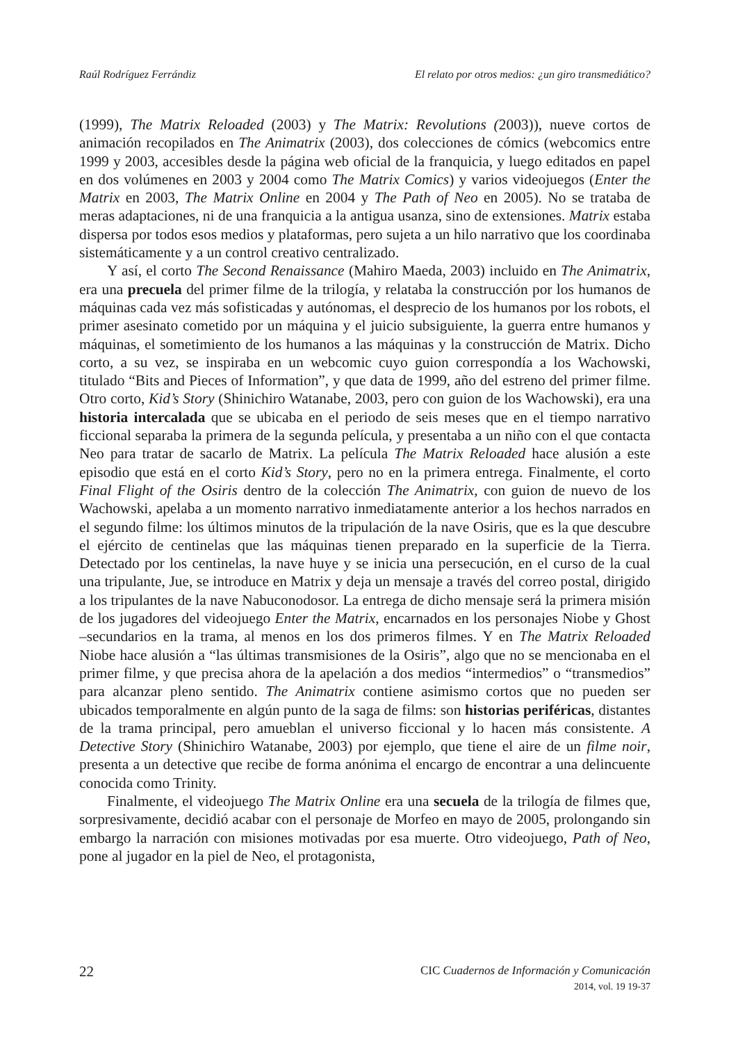Raúl Rodríguez Ferrándiz El relato por otros medios: ¿un giro transmediático?
(1999), The Matrix Reloaded (2003) y The Matrix: Revolutions (2003)), nueve cortos de animación recopilados en The Animatrix (2003), dos colecciones de cómics (webcomics entre 1999 y 2003, accesibles desde la página web oficial de la franquicia, y luego editados en papel en dos volúmenes en 2003 y 2004 como The Matrix Comics) y varios videojuegos (Enter the Matrix en 2003, The Matrix Online en 2004 y The Path of Neo en 2005). No se trataba de meras adaptaciones, ni de una franquicia a la antigua usanza, sino de extensiones. Matrix estaba dispersa por todos esos medios y plataformas, pero sujeta a un hilo narrativo que los coordinaba sistemáticamente y a un control creativo centralizado.
Y así, el corto The Second Renaissance (Mahiro Maeda, 2003) incluido en The Animatrix, era una precuela del primer filme de la trilogía, y relataba la construcción por los humanos de máquinas cada vez más sofisticadas y autónomas, el desprecio de los humanos por los robots, el primer asesinato cometido por un máquina y el juicio subsiguiente, la guerra entre humanos y máquinas, el sometimiento de los humanos a las máquinas y la construcción de Matrix. Dicho corto, a su vez, se inspiraba en un webcomic cuyo guion correspondía a los Wachowski, titulado “Bits and Pieces of Information”, y que data de 1999, año del estreno del primer filme. Otro corto, Kid’s Story (Shinichiro Watanabe, 2003, pero con guion de los Wachowski), era una historia intercalada que se ubicaba en el periodo de seis meses que en el tiempo narrativo ficcional separaba la primera de la segunda película, y presentaba a un niño con el que contacta Neo para tratar de sacarlo de Matrix. La película The Matrix Reloaded hace alusión a este episodio que está en el corto Kid’s Story, pero no en la primera entrega. Finalmente, el corto Final Flight of the Osiris dentro de la colección The Animatrix, con guion de nuevo de los Wachowski, apelaba a un momento narrativo inmediatamente anterior a los hechos narrados en el segundo filme: los últimos minutos de la tripulación de la nave Osiris, que es la que descubre el ejército de centinelas que las máquinas tienen preparado en la superficie de la Tierra. Detectado por los centinelas, la nave huye y se inicia una persecución, en el curso de la cual una tripulante, Jue, se introduce en Matrix y deja un mensaje a través del correo postal, dirigido a los tripulantes de la nave Nabuconodosor. La entrega de dicho mensaje será la primera misión de los jugadores del videojuego Enter the Matrix, encarnados en los personajes Niobe y Ghost –secundarios en la trama, al menos en los dos primeros filmes. Y en The Matrix Reloaded Niobe hace alusión a “las últimas transmisiones de la Osiris”, algo que no se mencionaba en el primer filme, y que precisa ahora de la apelación a dos medios “intermedios” o “transmedios” para alcanzar pleno sentido. The Animatrix contiene asimismo cortos que no pueden ser ubicados temporalmente en algún punto de la saga de films: son historias periféricas, distantes de la trama principal, pero amueblan el universo ficcional y lo hacen más consistente. A Detective Story (Shinichiro Watanabe, 2003) por ejemplo, que tiene el aire de un filme noir, presenta a un detective que recibe de forma anónima el encargo de encontrar a una delincuente conocida como Trinity.
Finalmente, el videojuego The Matrix Online era una secuela de la trilogía de filmes que, sorpresivamente, decidió acabar con el personaje de Morfeo en mayo de 2005, prolongando sin embargo la narración con misiones motivadas por esa muerte. Otro videojuego, Path of Neo, pone al jugador en la piel de Neo, el protagonista,
22
CIC Cuadernos de Información y Comunicación
2014, vol. 19 19-37